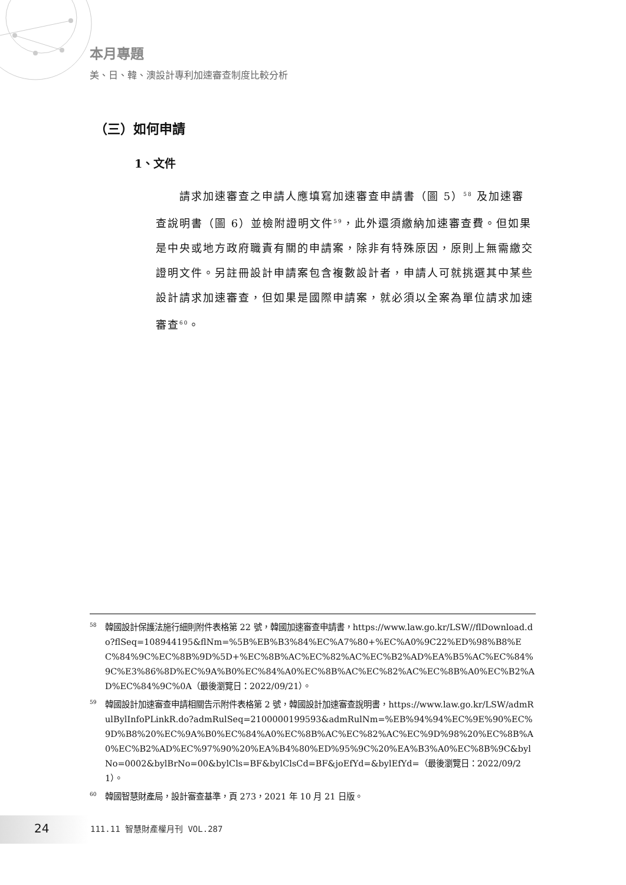本月專題
美、日、韓、澳設計專利加速審查制度比較分析
（三）如何申請
1、文件
請求加速審查之申請人應填寫加速審查申請書（圖 5）<sup>58</sup> 及加速審查說明書（圖 6）並檢附證明文件<sup>59</sup>，此外還須繳納加速審查費。但如果是中央或地方政府職責有關的申請案，除非有特殊原因，原則上無需繳交證明文件。另註冊設計申請案包含複數設計者，申請人可就挑選其中某些設計請求加速審查，但如果是國際申請案，就必須以全案為單位請求加速審查<sup>60</sup>。
<sup>58</sup> 韓國設計保護法施行細則附件表格第 22 號，韓國加速審查申請書，https://www.law.go.kr/LSW//flDownload.do?flSeq=108944195&flNm=%5B%EB%B3%84%EC%A7%80+%EC%A0%9C22%ED%98%B8%EC%84%9C%EC%8B%9D%5D+%EC%8B%AC%EC%82%AC%EC%B2%AD%EA%B5%AC%EC%84%9C%E3%86%8D%EC%9A%B0%EC%84%A0%EC%8B%AC%EC%82%AC%EC%8B%A0%EC%B2%AD%EC%84%9C%0A（最後瀏覽日：2022/09/21）。
<sup>59</sup> 韓國設計加速審查申請相關告示附件表格第 2 號，韓國設計加速審查說明書，https://www.law.go.kr/LSW/admRulBylInfoPLinkR.do?admRulSeq=2100000199593&admRulNm=%EB%94%94%EC%9E%90%EC%9D%B8%20%EC%9A%B0%EC%84%A0%EC%8B%AC%EC%82%AC%EC%9D%98%20%EC%8B%A0%EC%B2%AD%EC%97%90%20%EA%B4%80%ED%95%9C%20%EA%B3%A0%EC%8B%9C&bylNo=0002&bylBrNo=00&bylCls=BF&bylClsCd=BF&joEfYd=&bylEfYd=（最後瀏覽日：2022/09/21）。
<sup>60</sup> 韓國智慧財產局，設計審查基準，頁 273，2021 年 10 月 21 日版。
24 111.11 智慧財產權月刊 VOL.287